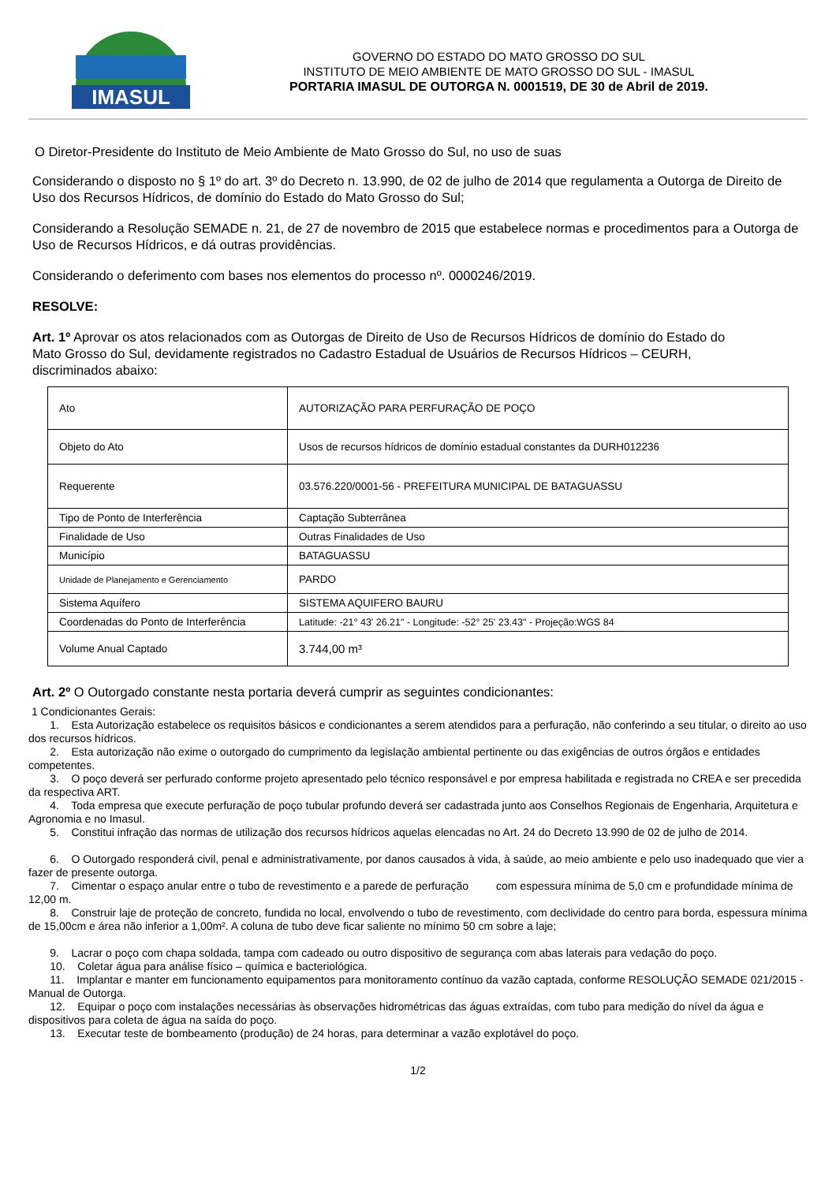IMASUL
GOVERNO DO ESTADO DO MATO GROSSO DO SUL
INSTITUTO DE MEIO AMBIENTE DE MATO GROSSO DO SUL - IMASUL
PORTARIA IMASUL DE OUTORGA N. 0001519, DE 30 de Abril de 2019.
O Diretor-Presidente do Instituto de Meio Ambiente de Mato Grosso do Sul, no uso de suas
Considerando o disposto no § 1º do art. 3º do Decreto n. 13.990, de 02 de julho de 2014 que regulamenta a Outorga de Direito de Uso dos Recursos Hídricos, de domínio do Estado do Mato Grosso do Sul;
Considerando a Resolução SEMADE n. 21, de 27 de novembro de 2015 que estabelece normas e procedimentos para a Outorga de Uso de Recursos Hídricos, e dá outras providências.
Considerando o deferimento com bases nos elementos do processo nº. 0000246/2019.
RESOLVE:
Art. 1º Aprovar os atos relacionados com as Outorgas de Direito de Uso de Recursos Hídricos de domínio do Estado do Mato Grosso do Sul, devidamente registrados no Cadastro Estadual de Usuários de Recursos Hídricos – CEURH, discriminados abaixo:
| Ato | AUTORIZAÇÃO PARA PERFURAÇÃO DE POÇO |
| Objeto do Ato | Usos de recursos hídricos de domínio estadual constantes da DURH012236 |
| Requerente | 03.576.220/0001-56 - PREFEITURA MUNICIPAL DE BATAGUASSU |
| Tipo de Ponto de Interferência | Captação Subterrânea |
| Finalidade de Uso | Outras Finalidades de Uso |
| Município | BATAGUASSU |
| Unidade de Planejamento e Gerenciamento | PARDO |
| Sistema Aquífero | SISTEMA AQUIFERO BAURU |
| Coordenadas do Ponto de Interferência | Latitude: -21° 43' 26.21" - Longitude: -52° 25' 23.43" - Projeção:WGS 84 |
| Volume Anual Captado | 3.744,00 m³ |
Art. 2º O Outorgado constante nesta portaria deverá cumprir as seguintes condicionantes:
1 Condicionantes Gerais:
1. Esta Autorização estabelece os requisitos básicos e condicionantes a serem atendidos para a perfuração, não conferindo a seu titular, o direito ao uso dos recursos hídricos.
2. Esta autorização não exime o outorgado do cumprimento da legislação ambiental pertinente ou das exigências de outros órgãos e entidades competentes.
3. O poço deverá ser perfurado conforme projeto apresentado pelo técnico responsável e por empresa habilitada e registrada no CREA e ser precedida da respectiva ART.
4. Toda empresa que execute perfuração de poço tubular profundo deverá ser cadastrada junto aos Conselhos Regionais de Engenharia, Arquitetura e Agronomia e no Imasul.
5. Constitui infração das normas de utilização dos recursos hídricos aquelas elencadas no Art. 24 do Decreto 13.990 de 02 de julho de 2014.
6. O Outorgado responderá civil, penal e administrativamente, por danos causados à vida, à saúde, ao meio ambiente e pelo uso inadequado que vier a fazer de presente outorga.
7. Cimentar o espaço anular entre o tubo de revestimento e a parede de perfuração com espessura mínima de 5,0 cm e profundidade mínima de 12,00 m.
8. Construir laje de proteção de concreto, fundida no local, envolvendo o tubo de revestimento, com declividade do centro para borda, espessura mínima de 15,00cm e área não inferior a 1,00m². A coluna de tubo deve ficar saliente no mínimo 50 cm sobre a laje;
9. Lacrar o poço com chapa soldada, tampa com cadeado ou outro dispositivo de segurança com abas laterais para vedação do poço.
10. Coletar água para análise físico – química e bacteriológica.
11. Implantar e manter em funcionamento equipamentos para monitoramento contínuo da vazão captada, conforme RESOLUÇÃO SEMADE 021/2015 - Manual de Outorga.
12. Equipar o poço com instalações necessárias às observações hidrométricas das águas extraídas, com tubo para medição do nível da água e dispositivos para coleta de água na saída do poço.
13. Executar teste de bombeamento (produção) de 24 horas, para determinar a vazão explotável do poço.
1/2